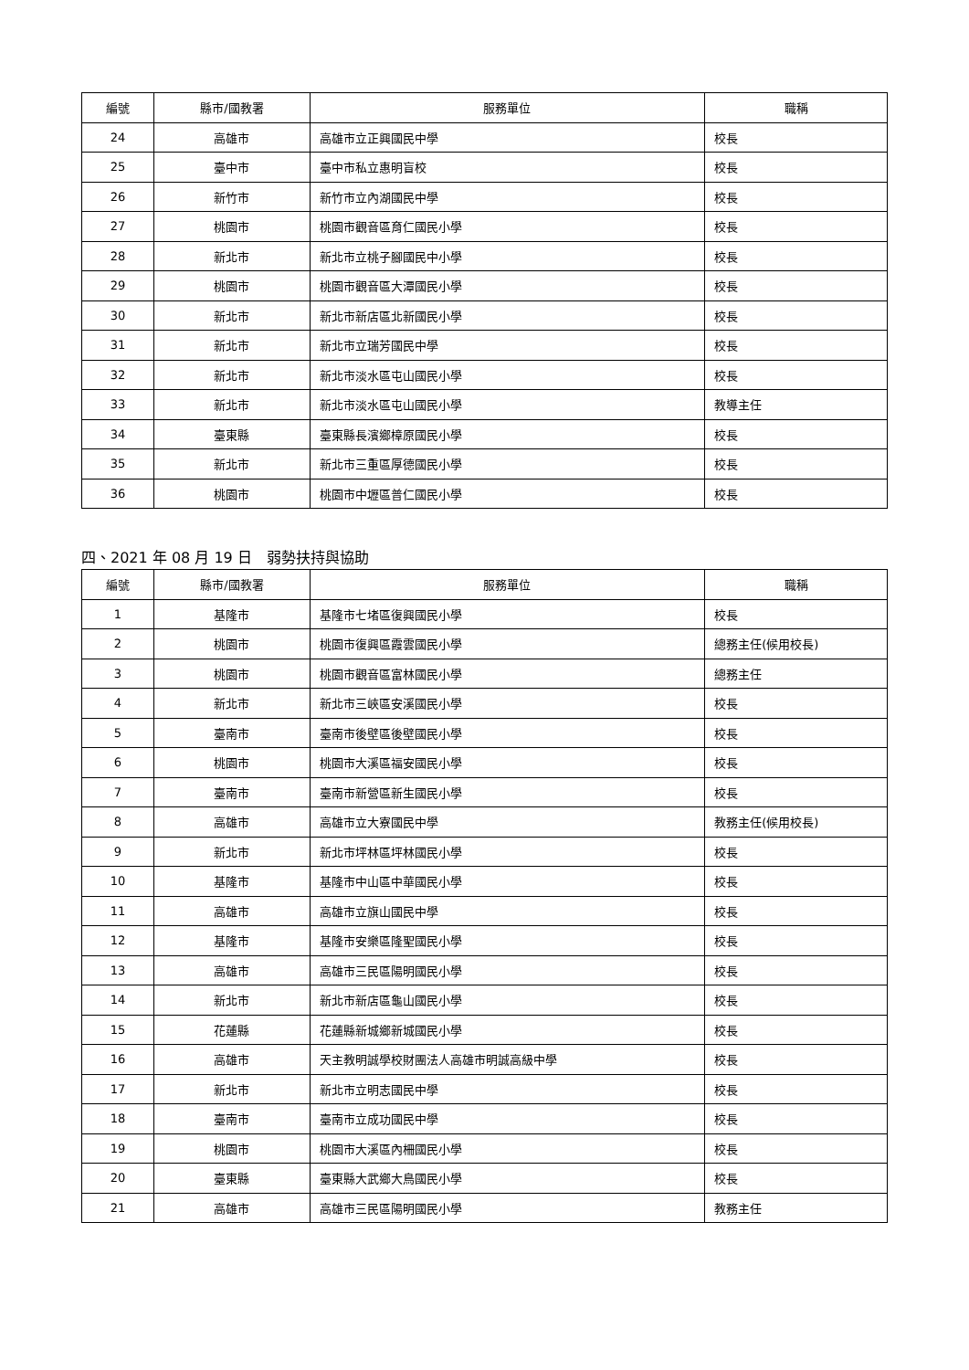| 編號 | 縣市/國教署 | 服務單位 | 職稱 |
| --- | --- | --- | --- |
| 24 | 高雄市 | 高雄市立正興國民中學 | 校長 |
| 25 | 臺中市 | 臺中市私立惠明盲校 | 校長 |
| 26 | 新竹市 | 新竹市立內湖國民中學 | 校長 |
| 27 | 桃園市 | 桃園市觀音區育仁國民小學 | 校長 |
| 28 | 新北市 | 新北市立桃子腳國民中小學 | 校長 |
| 29 | 桃園市 | 桃園市觀音區大潭國民小學 | 校長 |
| 30 | 新北市 | 新北市新店區北新國民小學 | 校長 |
| 31 | 新北市 | 新北市立瑞芳國民中學 | 校長 |
| 32 | 新北市 | 新北市淡水區屯山國民小學 | 校長 |
| 33 | 新北市 | 新北市淡水區屯山國民小學 | 教導主任 |
| 34 | 臺東縣 | 臺東縣長濱鄉樟原國民小學 | 校長 |
| 35 | 新北市 | 新北市三重區厚德國民小學 | 校長 |
| 36 | 桃園市 | 桃園市中壢區普仁國民小學 | 校長 |
四、2021 年 08 月 19 日　弱勢扶持與協助
| 編號 | 縣市/國教署 | 服務單位 | 職稱 |
| --- | --- | --- | --- |
| 1 | 基隆市 | 基隆市七堵區復興國民小學 | 校長 |
| 2 | 桃園市 | 桃園市復興區霞雲國民小學 | 總務主任(候用校長) |
| 3 | 桃園市 | 桃園市觀音區富林國民小學 | 總務主任 |
| 4 | 新北市 | 新北市三峽區安溪國民小學 | 校長 |
| 5 | 臺南市 | 臺南市後壁區後壁國民小學 | 校長 |
| 6 | 桃園市 | 桃園市大溪區福安國民小學 | 校長 |
| 7 | 臺南市 | 臺南市新營區新生國民小學 | 校長 |
| 8 | 高雄市 | 高雄市立大寮國民中學 | 教務主任(候用校長) |
| 9 | 新北市 | 新北市坪林區坪林國民小學 | 校長 |
| 10 | 基隆市 | 基隆市中山區中華國民小學 | 校長 |
| 11 | 高雄市 | 高雄市立旗山國民中學 | 校長 |
| 12 | 基隆市 | 基隆市安樂區隆聖國民小學 | 校長 |
| 13 | 高雄市 | 高雄市三民區陽明國民小學 | 校長 |
| 14 | 新北市 | 新北市新店區龜山國民小學 | 校長 |
| 15 | 花蓮縣 | 花蓮縣新城鄉新城國民小學 | 校長 |
| 16 | 高雄市 | 天主教明誠學校財團法人高雄市明誠高級中學 | 校長 |
| 17 | 新北市 | 新北市立明志國民中學 | 校長 |
| 18 | 臺南市 | 臺南市立成功國民中學 | 校長 |
| 19 | 桃園市 | 桃園市大溪區內柵國民小學 | 校長 |
| 20 | 臺東縣 | 臺東縣大武鄉大鳥國民小學 | 校長 |
| 21 | 高雄市 | 高雄市三民區陽明國民小學 | 教務主任 |